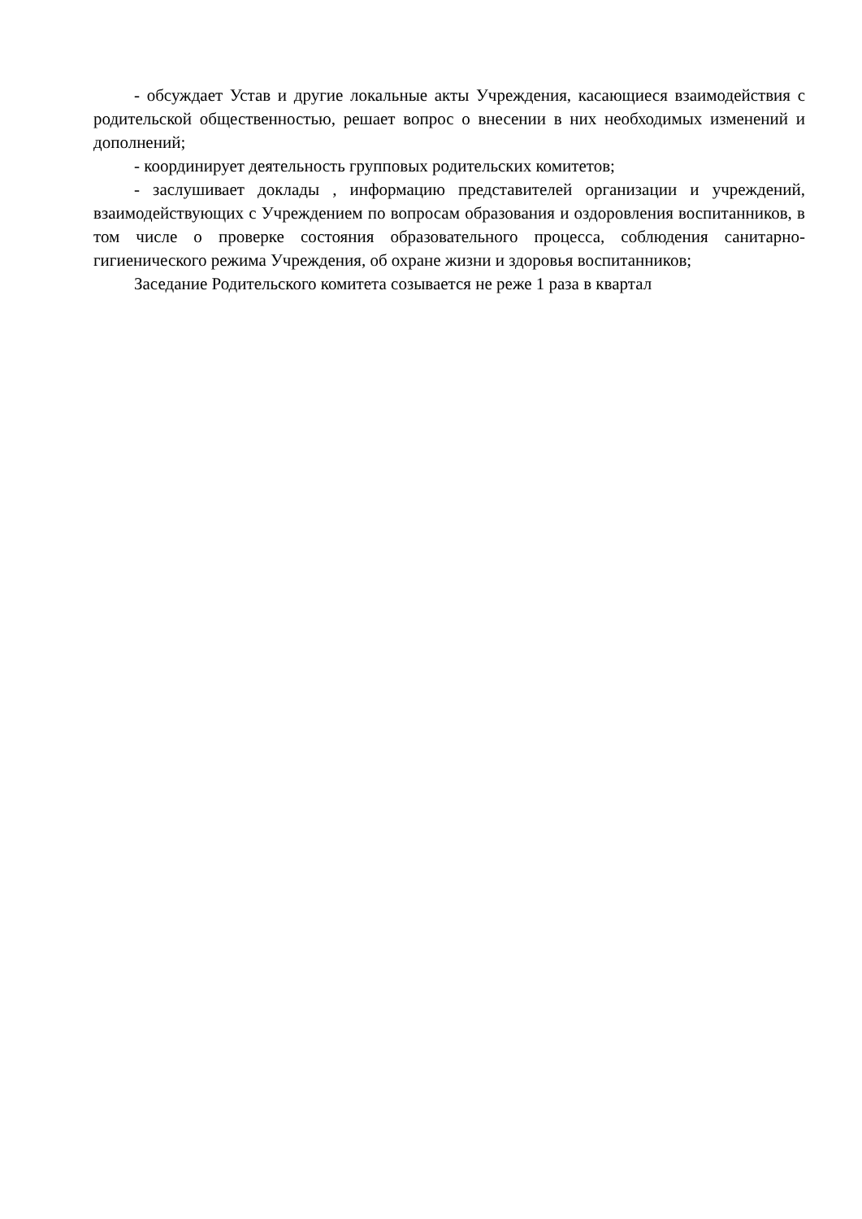- обсуждает Устав и другие локальные акты Учреждения, касающиеся взаимодействия с родительской общественностью, решает вопрос о внесении в них необходимых изменений и дополнений;
- координирует деятельность групповых родительских комитетов;
- заслушивает доклады , информацию представителей организации и учреждений, взаимодействующих с Учреждением по вопросам образования и оздоровления воспитанников, в том числе о проверке состояния образовательного процесса, соблюдения санитарно-гигиенического режима Учреждения, об охране жизни и здоровья воспитанников;
Заседание Родительского комитета созывается не реже 1 раза в квартал